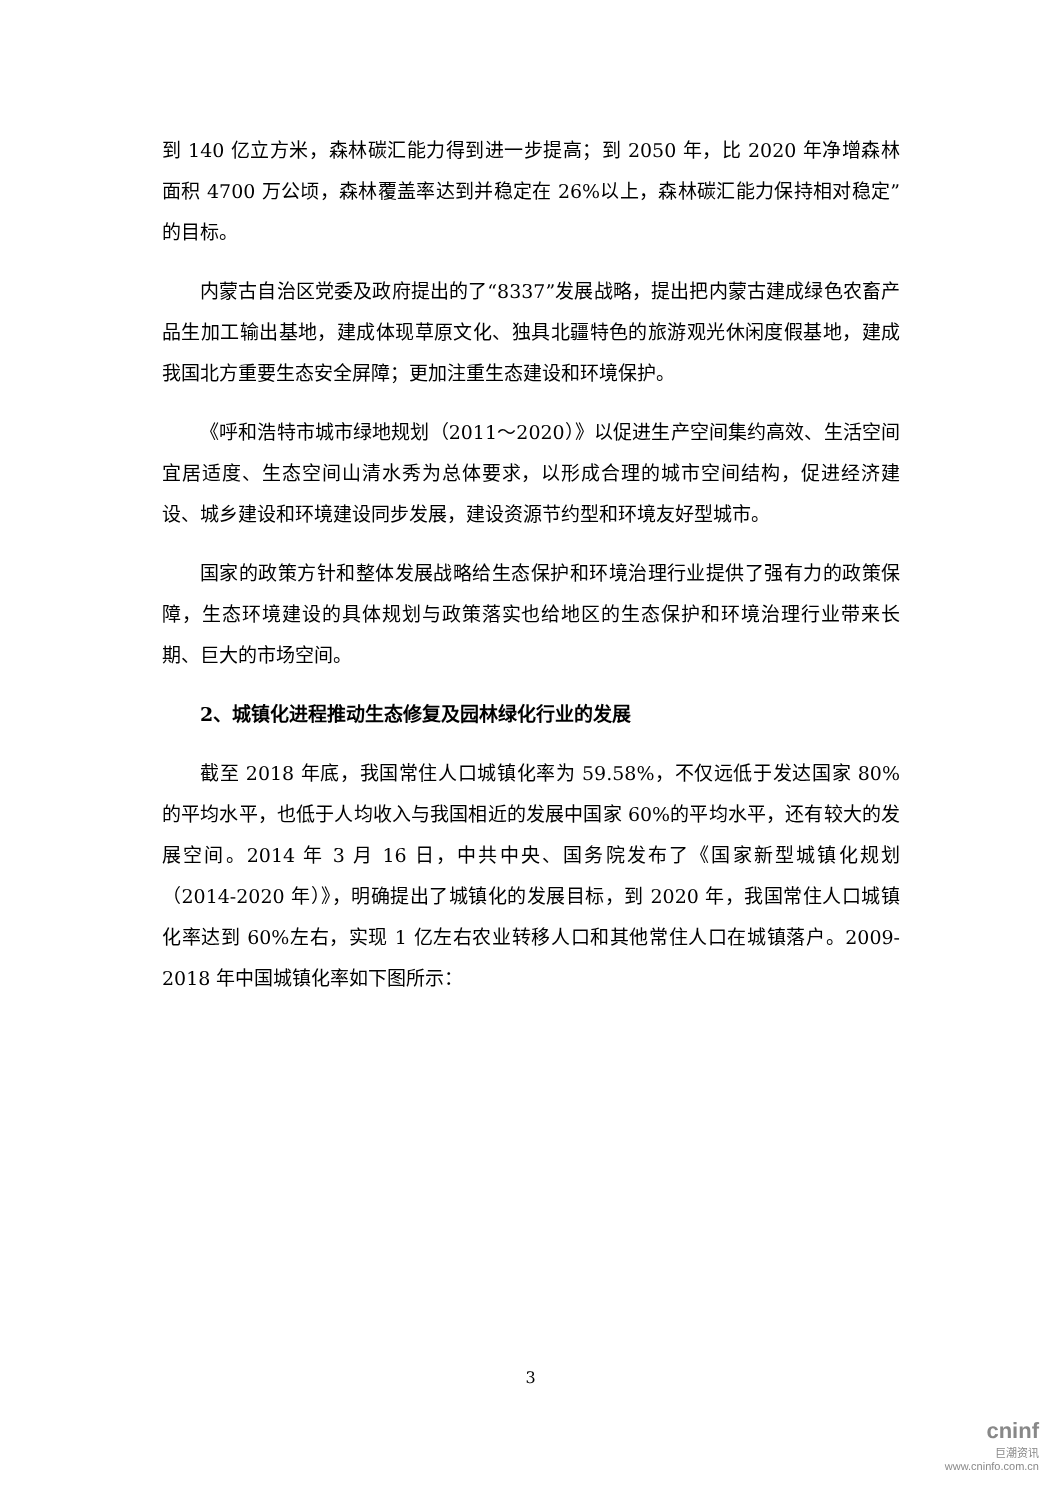到 140 亿立方米，森林碳汇能力得到进一步提高；到 2050 年，比 2020 年净增森林面积 4700 万公顷，森林覆盖率达到并稳定在 26%以上，森林碳汇能力保持相对稳定”的目标。
内蒙古自治区党委及政府提出的了“8337”发展战略，提出把内蒙古建成绿色农畜产品生加工输出基地，建成体现草原文化、独具北疆特色的旅游观光休闲度假基地，建成我国北方重要生态安全屏障；更加注重生态建设和环境保护。
《呼和浩特市城市绿地规划（2011～2020）》以促进生产空间集约高效、生活空间宜居适度、生态空间山清水秀为总体要求，以形成合理的城市空间结构，促进经济建设、城乡建设和环境建设同步发展，建设资源节约型和环境友好型城市。
国家的政策方针和整体发展战略给生态保护和环境治理行业提供了强有力的政策保障，生态环境建设的具体规划与政策落实也给地区的生态保护和环境治理行业带来长期、巨大的市场空间。
2、城镇化进程推动生态修复及园林绿化行业的发展
截至 2018 年底，我国常住人口城镇化率为 59.58%，不仅远低于发达国家 80%的平均水平，也低于人均收入与我国相近的发展中国家 60%的平均水平，还有较大的发展空间。2014 年 3 月 16 日，中共中央、国务院发布了《国家新型城镇化规划（2014-2020 年）》，明确提出了城镇化的发展目标，到 2020 年，我国常住人口城镇化率达到 60%左右，实现 1 亿左右农业转移人口和其他常住人口在城镇落户。2009-2018 年中国城镇化率如下图所示：
3
cninf
巨潮资讯
www.cninfo.com.cn